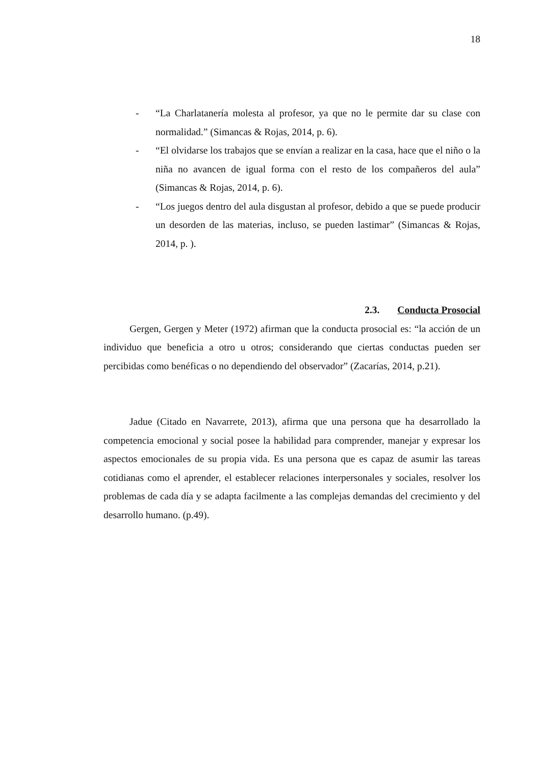18
- “La Charlatanería molesta al profesor, ya que no le permite dar su clase con normalidad.” (Simancas & Rojas, 2014, p. 6).
- “El olvidarse los trabajos que se envían a realizar en la casa, hace que el niño o la niña no avancen de igual forma con el resto de los compañeros del aula” (Simancas & Rojas, 2014, p. 6).
- “Los juegos dentro del aula disgustan al profesor, debido a que se puede producir un desorden de las materias, incluso, se pueden lastimar” (Simancas & Rojas, 2014, p. ).
2.3. Conducta Prosocial
Gergen, Gergen y Meter (1972) afirman que la conducta prosocial es: “la acción de un individuo que beneficia a otro u otros; considerando que ciertas conductas pueden ser percibidas como benéficas o no dependiendo del observador” (Zacarías, 2014, p.21).
Jadue (Citado en Navarrete, 2013), afirma que una persona que ha desarrollado la competencia emocional y social posee la habilidad para comprender, manejar y expresar los aspectos emocionales de su propia vida. Es una persona que es capaz de asumir las tareas cotidianas como el aprender, el establecer relaciones interpersonales y sociales, resolver los problemas de cada día y se adapta facilmente a las complejas demandas del crecimiento y del desarrollo humano. (p.49).